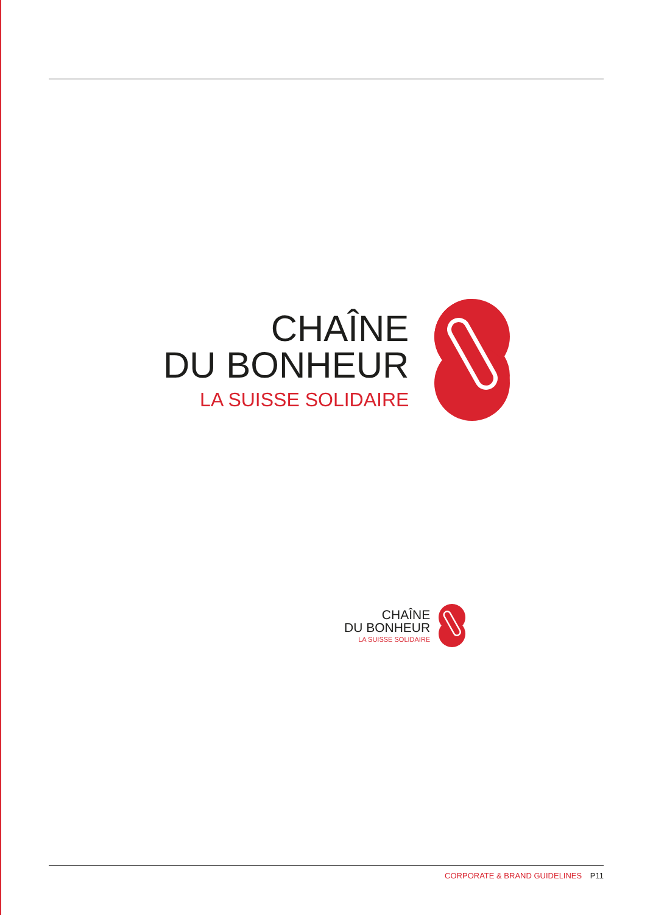CHAÎNE
DU BONHEUR
LA SUISSE SOLIDAIRE
CHAÎNE
DU BONHEUR
LA SUISSE SOLIDAIRE
CORPORATE & BRAND GUIDELINES P11